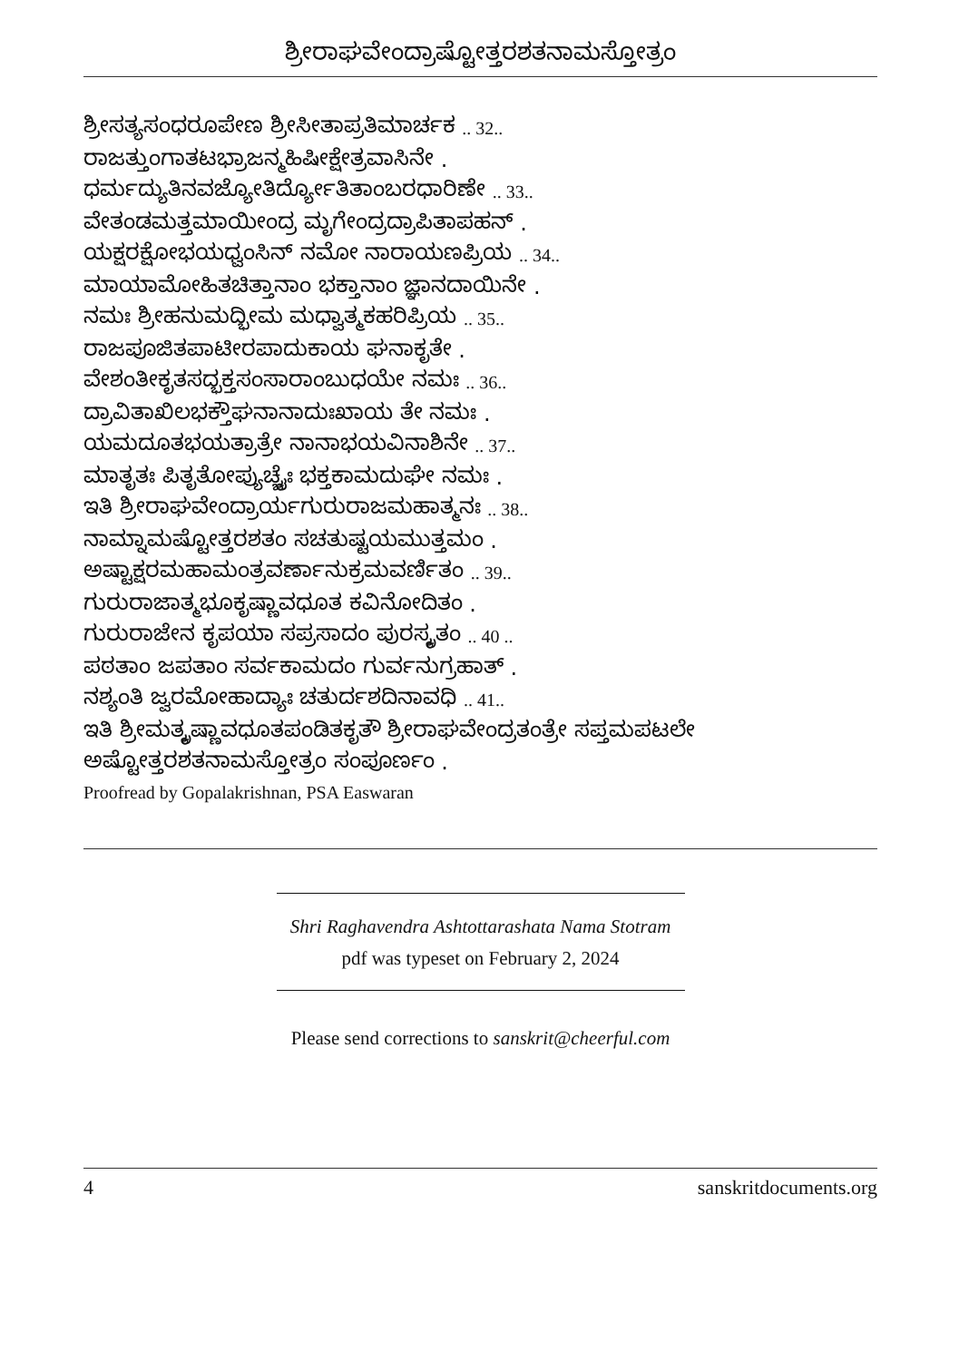ಶ್ರೀರಾಘವೇಂದ್ರಾಷ್ಟೋತ್ತರಶತನಾಮಸ್ತೋತ್ರಂ
ಶ್ರೀಸತ್ಯಸಂಧರೂಪೇಣ ಶ್ರೀಸೀತಾಪ್ರತಿಮಾರ್ಚಕ .. 32..
ರಾಜತ್ತುಂಗಾತಟಭ್ರಾಜನ್ಮಹಿಷೀಕ್ಷೇತ್ರವಾಸಿನೇ .
ಧರ್ಮದ್ಯುತಿನವಜ್ಯೋತಿರ್ದ್ಯೋತಿತಾಂಬರಧಾರಿಣೇ .. 33..
ವೇತಂಡಮತ್ತಮಾಯೀಂದ್ರ ಮೃಗೇಂದ್ರದ್ರಾಪಿತಾಪಹನ್ .
ಯಕ್ಷರಕ್ಷೋಭಯಧ್ವಂಸಿನ್ ನಮೋ ನಾರಾಯಣಪ್ರಿಯ .. 34..
ಮಾಯಾಮೋಹಿತಚಿತ್ತಾನಾಂ ಭಕ್ತಾನಾಂ ಜ್ಞಾನದಾಯಿನೇ .
ನಮಃ ಶ್ರೀಹನುಮದ್ಭೀಮ ಮಧ್ವಾತ್ಮಕಹರಿಪ್ರಿಯ .. 35..
ರಾಜಪೂಜಿತಪಾಟೀರಪಾದುಕಾಯ ಘನಾಕೃತೇ .
ವೇಶಂತೀಕೃತಸದ್ಭಕ್ತಸಂಸಾರಾಂಬುಧಯೇ ನಮಃ .. 36..
ದ್ರಾವಿತಾಖಿಲಭಕ್ತೌಘನಾನಾದುಃಖಾಯ ತೇ ನಮಃ .
ಯಮದೂತಭಯತ್ರಾತ್ರೇ ನಾನಾಭಯವಿನಾಶಿನೇ .. 37..
ಮಾತೃತಃ ಪಿತೃತೋಪ್ಯುಚ್ಚೈಃ ಭಕ್ತಕಾಮದುಘೇ ನಮಃ .
ಇತಿ ಶ್ರೀರಾಘವೇಂದ್ರಾರ್ಯಗುರುರಾಜಮಹಾತ್ಮನಃ .. 38..
ನಾಮ್ನಾಮಷ್ಟೋತ್ತರಶತಂ ಸಚತುಷ್ಟಯಮುತ್ತಮಂ .
ಅಷ್ಟಾಕ್ಷರಮಹಾಮಂತ್ರವರ್ಣಾನುಕ್ರಮವರ್ಣಿತಂ .. 39..
ಗುರುರಾಜಾತ್ಮಭೂಕೃಷ್ಣಾವಧೂತ ಕವಿನೋದಿತಂ .
ಗುರುರಾಜೇನ ಕೃಪಯಾ ಸಪ್ರಸಾದಂ ಪುರಸ್ಕೃತಂ .. 40 ..
ಪಠತಾಂ ಜಪತಾಂ ಸರ್ವಕಾಮದಂ ಗುರ್ವನುಗ್ರಹಾತ್ .
ನಶ್ಯಂತಿ ಜ್ವರಮೋಹಾದ್ಯಾಃ ಚತುರ್ದಶದಿನಾವಧಿ .. 41..
ಇತಿ ಶ್ರೀಮತ್ಕೃಷ್ಣಾವಧೂತಪಂಡಿತಕೃತೌ ಶ್ರೀರಾಘವೇಂದ್ರತಂತ್ರೇ ಸಪ್ತಮಪಟಲೇ
ಅಷ್ಟೋತ್ತರಶತನಾಮಸ್ತೋತ್ರಂ ಸಂಪೂರ್ಣಂ .
Proofread by Gopalakrishnan, PSA Easwaran
Shri Raghavendra Ashtottarashata Nama Stotram
pdf was typeset on February 2, 2024
Please send corrections to sanskrit@cheerful.com
4 sanskritdocuments.org